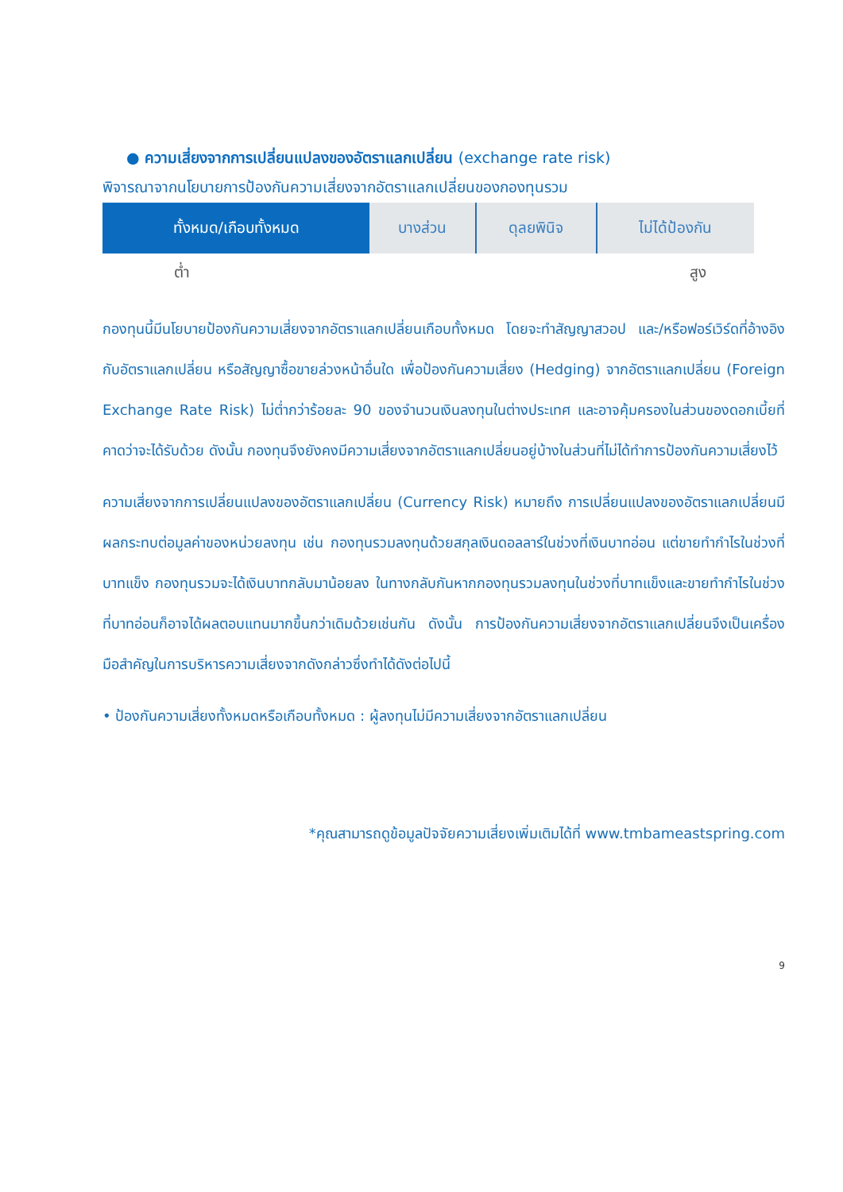● ความเสี่ยงจากการเปลี่ยนแปลงของอัตราแลกเปลี่ยน (exchange rate risk)
พิจารณาจากนโยบายการป้องกันความเสี่ยงจากอัตราแลกเปลี่ยนของกองทุนรวม
| ทั้งหมด/เกือบทั้งหมด | บางส่วน | ดุลยพินิจ | ไม่ได้ป้องกัน |
ต่ำ สูง
กองทุนนี้มีนโยบายป้องกันความเสี่ยงจากอัตราแลกเปลี่ยนเกือบทั้งหมด โดยจะทำสัญญาสวอป และ/หรือฟอร์เวิร์ดที่อ้างอิงกับอัตราแลกเปลี่ยน หรือสัญญาซื้อขายล่วงหน้าอื่นใด เพื่อป้องกันความเสี่ยง (Hedging) จากอัตราแลกเปลี่ยน (Foreign Exchange Rate Risk) ไม่ต่ำกว่าร้อยละ 90 ของจำนวนเงินลงทุนในต่างประเทศ และอาจคุ้มครองในส่วนของดอกเบี้ยที่คาดว่าจะได้รับด้วย ดังนั้น กองทุนจึงยังคงมีความเสี่ยงจากอัตราแลกเปลี่ยนอยู่บ้างในส่วนที่ไม่ได้ทำการป้องกันความเสี่ยงไว้
ความเสี่ยงจากการเปลี่ยนแปลงของอัตราแลกเปลี่ยน (Currency Risk) หมายถึง การเปลี่ยนแปลงของอัตราแลกเปลี่ยนมีผลกระทบต่อมูลค่าของหน่วยลงทุน เช่น กองทุนรวมลงทุนด้วยสกุลเงินดอลลาร์ในช่วงที่เงินบาทอ่อน แต่ขายทำกำไรในช่วงที่บาทแข็ง กองทุนรวมจะได้เงินบาทกลับมาน้อยลง ในทางกลับกันหากกองทุนรวมลงทุนในช่วงที่บาทแข็งและขายทำกำไรในช่วงที่บาทอ่อนก็อาจได้ผลตอบแทนมากขึ้นกว่าเดิมด้วยเช่นกัน ดังนั้น การป้องกันความเสี่ยงจากอัตราแลกเปลี่ยนจึงเป็นเครื่องมือสำคัญในการบริหารความเสี่ยงจากดังกล่าวซึ่งทำได้ดังต่อไปนี้
• ป้องกันความเสี่ยงทั้งหมดหรือเกือบทั้งหมด : ผู้ลงทุนไม่มีความเสี่ยงจากอัตราแลกเปลี่ยน
*คุณสามารถดูข้อมูลปัจจัยความเสี่ยงเพิ่มเติมได้ที่ www.tmbameastspring.com
9